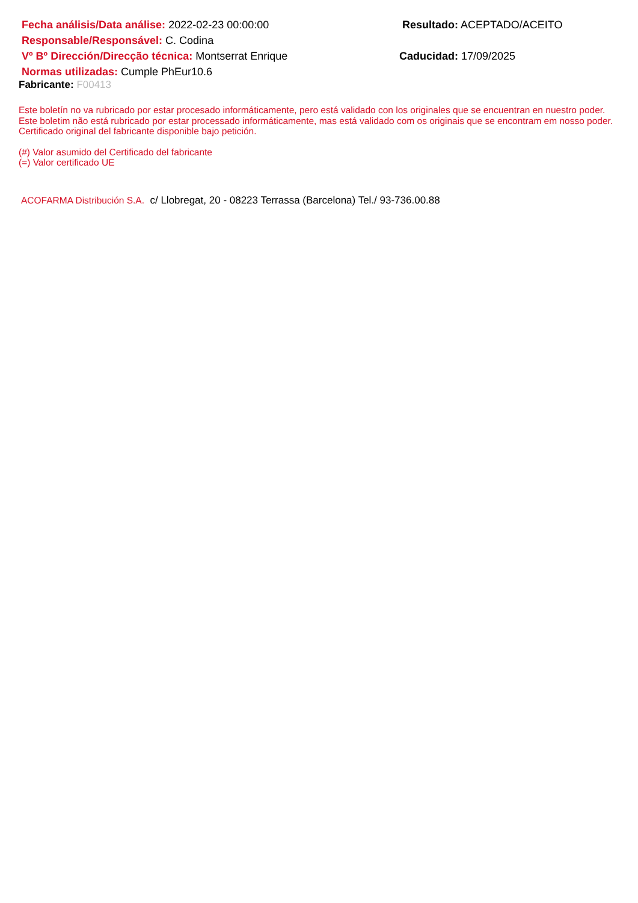Fecha análisis/Data análise: 2022-02-23 00:00:00 Resultado: ACEPTADO/ACEITO
Responsable/Responsável: C. Codina
Vº Bº Dirección/Direcção técnica: Montserrat Enrique Caducidad: 17/09/2025
Normas utilizadas: Cumple PhEur10.6
Fabricante: F00413
Este boletín no va rubricado por estar procesado informáticamente, pero está validado con los originales que se encuentran en nuestro poder.
Este boletim não está rubricado por estar processado informáticamente, mas está validado com os originais que se encontram em nosso poder.
Certificado original del fabricante disponible bajo petición.
(#) Valor asumido del Certificado del fabricante
(=) Valor certificado UE
ACOFARMA Distribución S.A. c/ Llobregat, 20 - 08223 Terrassa (Barcelona) Tel./ 93-736.00.88